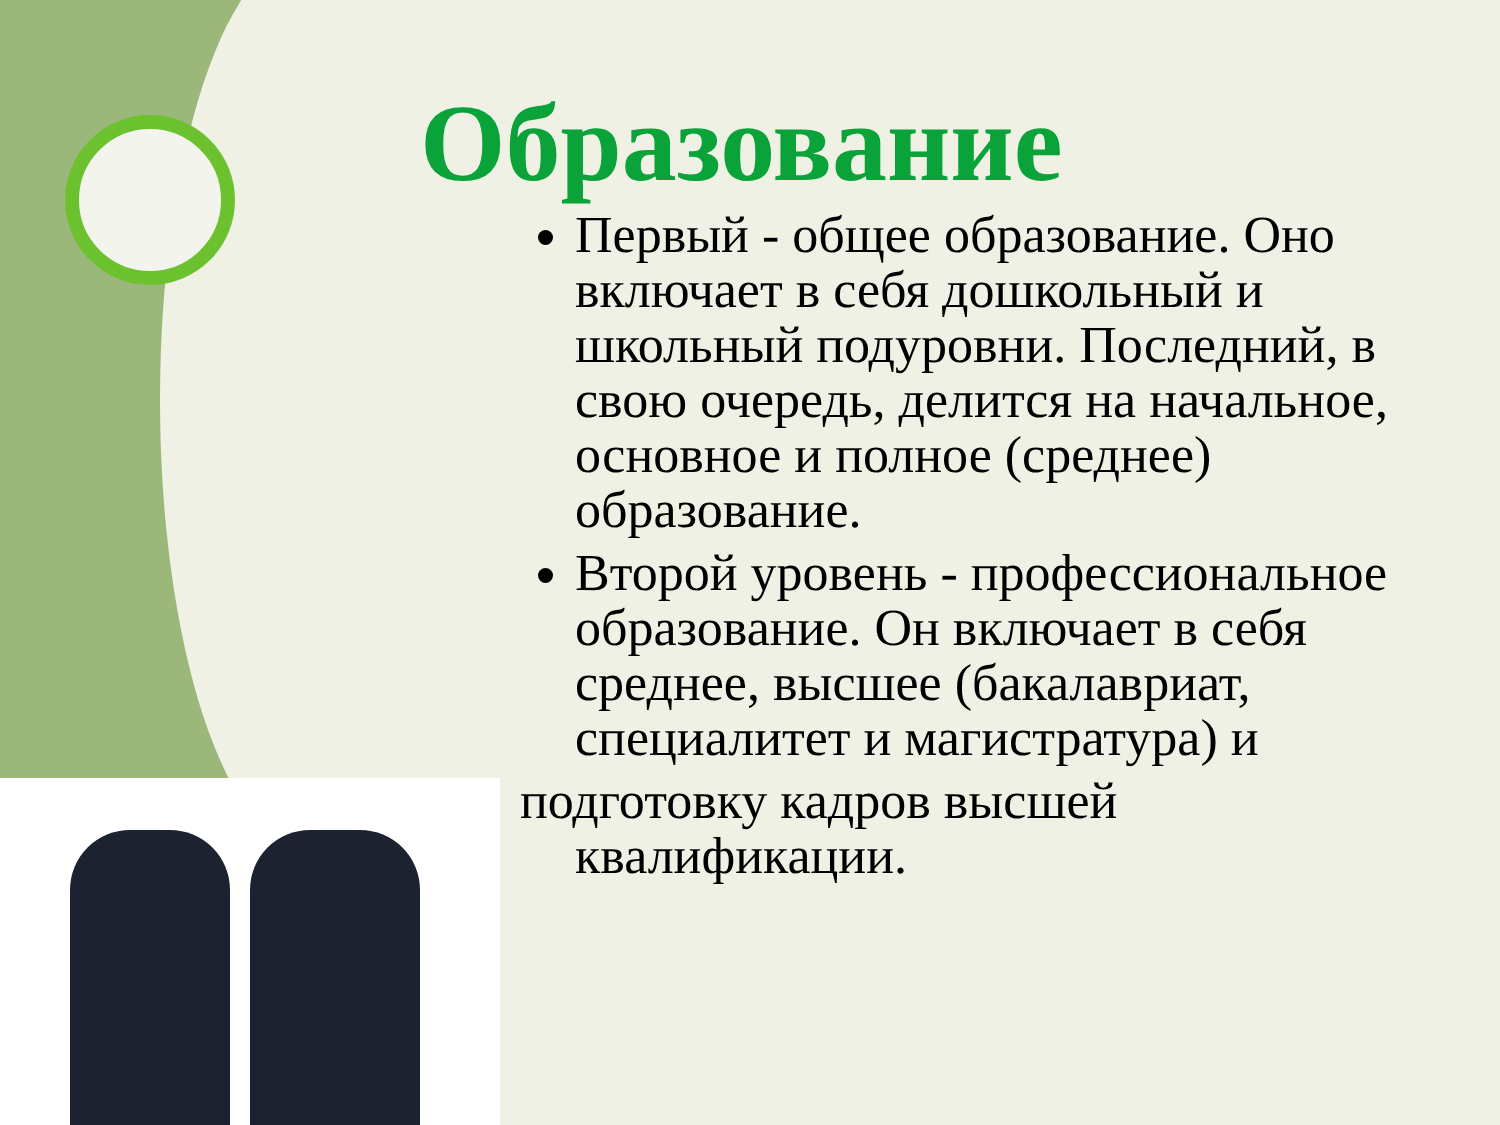Образование
Первый - общее образование. Оно включает в себя дошкольный и школьный подуровни. Последний, в свою очередь, делится на начальное, основное и полное (среднее) образование.
Второй уровень - профессиональное образование. Он включает в себя среднее, высшее (бакалавриат, специалитет и магистратура) и
подготовку кадров высшей
квалификации.